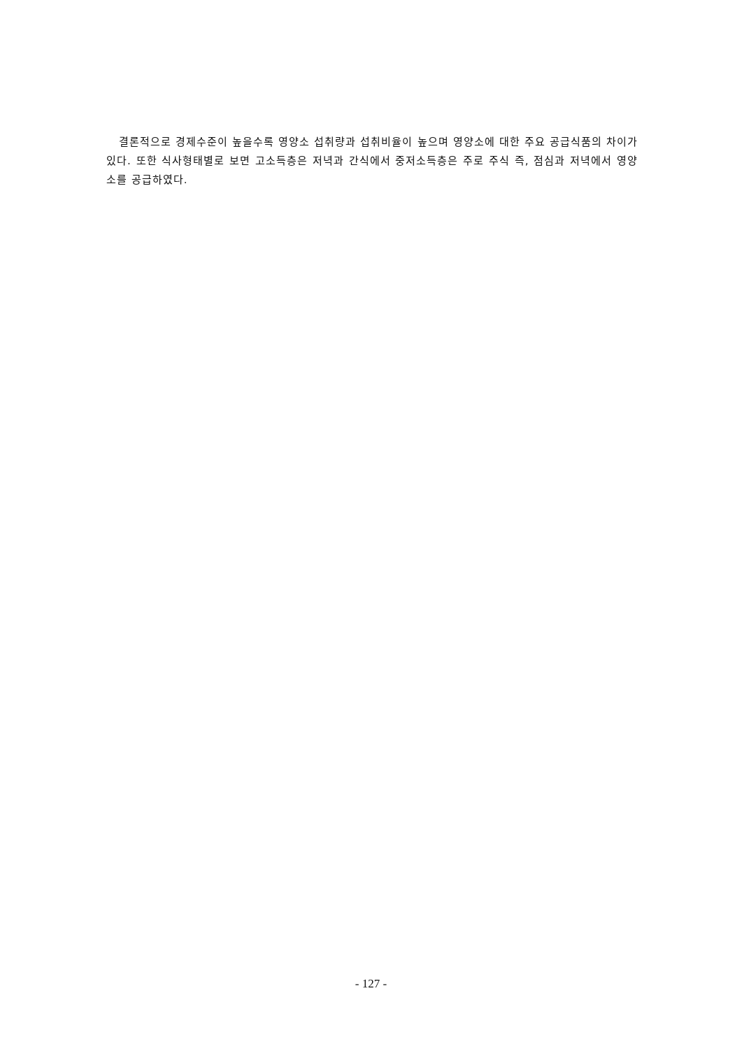결론적으로 경제수준이 높을수록 영양소 섭취량과 섭취비율이 높으며 영양소에 대한 주요 공급식품의 차이가 있다. 또한 식사형태별로 보면 고소득층은 저녁과 간식에서 중저소득층은 주로 주식 즉, 점심과 저녁에서 영양소를 공급하였다.
- 127 -